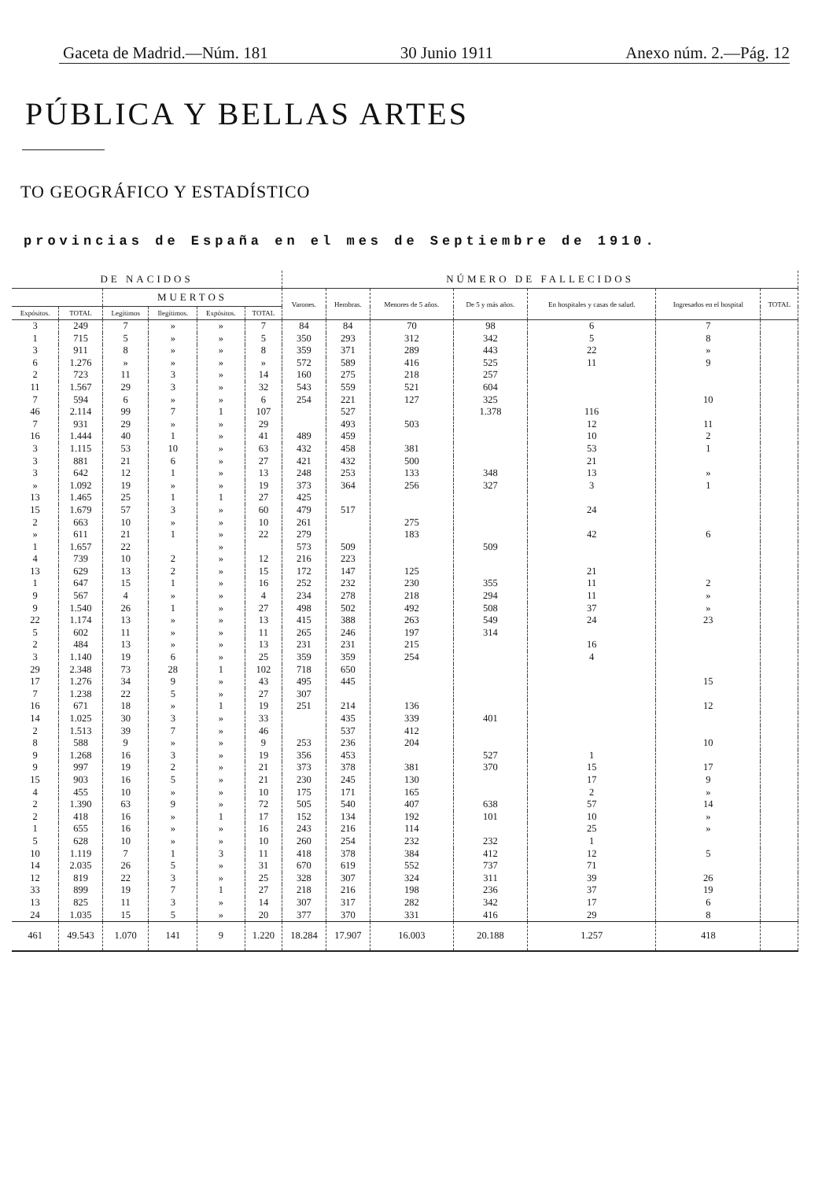Gaceta de Madrid.—Núm. 181 30 Junio 1911 Anexo núm. 2.—Pág. 12
PÚBLICA Y BELLAS ARTES
TO GEOGRÁFICO Y ESTADÍSTICO
provincias de España en el mes de Septiembre de 1910.
| DE NACIDOS | | | | | | NÚMERO DE FALLECIDOS | | | | | | |
| --- | --- | --- | --- | --- | --- | --- | --- | --- | --- | --- | --- | --- |
| | | MUERTOS | | | | Varones. | Hembras. | Menores de 5 años. | De 5 y más años. | En hospitales y casas de salud. | Ingresados en el hospital | TOTAL |
| Expósitos. | TOTAL | Legítimos | Ilegítimos. | Expósitos. | TOTAL | | | | | | | |
| 3 | 249 | 7 | » | » | 7 | 84 | 84 | 70 | 98 | 6 | 7 | |
| 1 | 715 | 5 | » | » | 5 | 350 | 293 | 312 | 342 | 5 | 8 | |
| 3 | 911 | 8 | » | » | 8 | 359 | 371 | 289 | 443 | 22 | » | |
| 6 | 1.276 | » | » | » | » | 572 | 589 | 416 | 525 | 11 | 9 | |
| 2 | 723 | 11 | 3 | » | 14 | 160 | 275 | 218 | 257 | | | |
| 11 | 1.567 | 29 | 3 | » | 32 | 543 | 559 | 521 | 604 | | | |
| 7 | 594 | 6 | » | » | 6 | 254 | 221 | 127 | 325 | | 10 | |
| 46 | 2.114 | 99 | 7 | 1 | 107 | | 527 | | 1.378 | 116 | | |
| 7 | 931 | 29 | » | » | 29 | | 493 | 503 | | 12 | 11 | |
| 16 | 1.444 | 40 | 1 | » | 41 | 489 | 459 | | | 10 | 2 | |
| 3 | 1.115 | 53 | 10 | » | 63 | 432 | 458 | 381 | | 53 | 1 | |
| 3 | 881 | 21 | 6 | » | 27 | 421 | 432 | 500 | | 21 | | |
| 3 | 642 | 12 | 1 | » | 13 | 248 | 253 | 133 | 348 | 13 | » | |
| » | 1.092 | 19 | » | » | 19 | 373 | 364 | 256 | 327 | 3 | 1 | |
| 13 | 1.465 | 25 | 1 | 1 | 27 | 425 | | | | | | |
| 15 | 1.679 | 57 | 3 | » | 60 | 479 | 517 | | | 24 | | |
| 2 | 663 | 10 | » | » | 10 | 261 | | 275 | | | | |
| » | 611 | 21 | 1 | » | 22 | 279 | | 183 | | 42 | 6 | |
| 1 | 1.657 | 22 | | » | | 573 | 509 | | 509 | | | |
| 4 | 739 | 10 | 2 | » | 12 | 216 | 223 | | | | | |
| 13 | 629 | 13 | 2 | » | 15 | 172 | 147 | 125 | | 21 | | |
| 1 | 647 | 15 | 1 | » | 16 | 252 | 232 | 230 | 355 | 11 | 2 | |
| 9 | 567 | 4 | » | » | 4 | 234 | 278 | 218 | 294 | 11 | » | |
| 9 | 1.540 | 26 | 1 | » | 27 | 498 | 502 | 492 | 508 | 37 | » | |
| 22 | 1.174 | 13 | » | » | 13 | 415 | 388 | 263 | 549 | 24 | 23 | |
| 5 | 602 | 11 | » | » | 11 | 265 | 246 | 197 | 314 | | | |
| 2 | 484 | 13 | » | » | 13 | 231 | 231 | 215 | | 16 | | |
| 3 | 1.140 | 19 | 6 | » | 25 | 359 | 359 | 254 | | 4 | | |
| 29 | 2.348 | 73 | 28 | 1 | 102 | 718 | 650 | | | | | |
| 17 | 1.276 | 34 | 9 | » | 43 | 495 | 445 | | | | 15 | |
| 7 | 1.238 | 22 | 5 | » | 27 | 307 | | | | | | |
| 16 | 671 | 18 | » | 1 | 19 | 251 | 214 | 136 | | | 12 | |
| 14 | 1.025 | 30 | 3 | » | 33 | | 435 | 339 | 401 | | | |
| 2 | 1.513 | 39 | 7 | » | 46 | | 537 | 412 | | | | |
| 8 | 588 | 9 | » | » | 9 | 253 | 236 | 204 | | | 10 | |
| 9 | 1.268 | 16 | 3 | » | 19 | 356 | 453 | | 527 | 1 | | |
| 9 | 997 | 19 | 2 | » | 21 | 373 | 378 | 381 | 370 | 15 | 17 | |
| 15 | 903 | 16 | 5 | » | 21 | 230 | 245 | 130 | | 17 | 9 | |
| 4 | 455 | 10 | » | » | 10 | 175 | 171 | 165 | | 2 | » | |
| 2 | 1.390 | 63 | 9 | » | 72 | 505 | 540 | 407 | 638 | 57 | 14 | |
| 2 | 418 | 16 | » | 1 | 17 | 152 | 134 | 192 | 101 | 10 | » | |
| 1 | 655 | 16 | » | » | 16 | 243 | 216 | 114 | | 25 | » | |
| 5 | 628 | 10 | » | » | 10 | 260 | 254 | 232 | 232 | 1 | | |
| 10 | 1.119 | 7 | 1 | 3 | 11 | 418 | 378 | 384 | 412 | 12 | 5 | |
| 14 | 2.035 | 26 | 5 | » | 31 | 670 | 619 | 552 | 737 | 71 | | |
| 12 | 819 | 22 | 3 | » | 25 | 328 | 307 | 324 | 311 | 39 | 26 | |
| 33 | 899 | 19 | 7 | 1 | 27 | 218 | 216 | 198 | 236 | 37 | 19 | |
| 13 | 825 | 11 | 3 | » | 14 | 307 | 317 | 282 | 342 | 17 | 6 | |
| 24 | 1.035 | 15 | 5 | » | 20 | 377 | 370 | 331 | 416 | 29 | 8 | |
| 461 | 49.543 | 1.070 | 141 | 9 | 1.220 | 18.284 | 17.907 | 16.003 | 20.188 | 1.257 | 418 | |